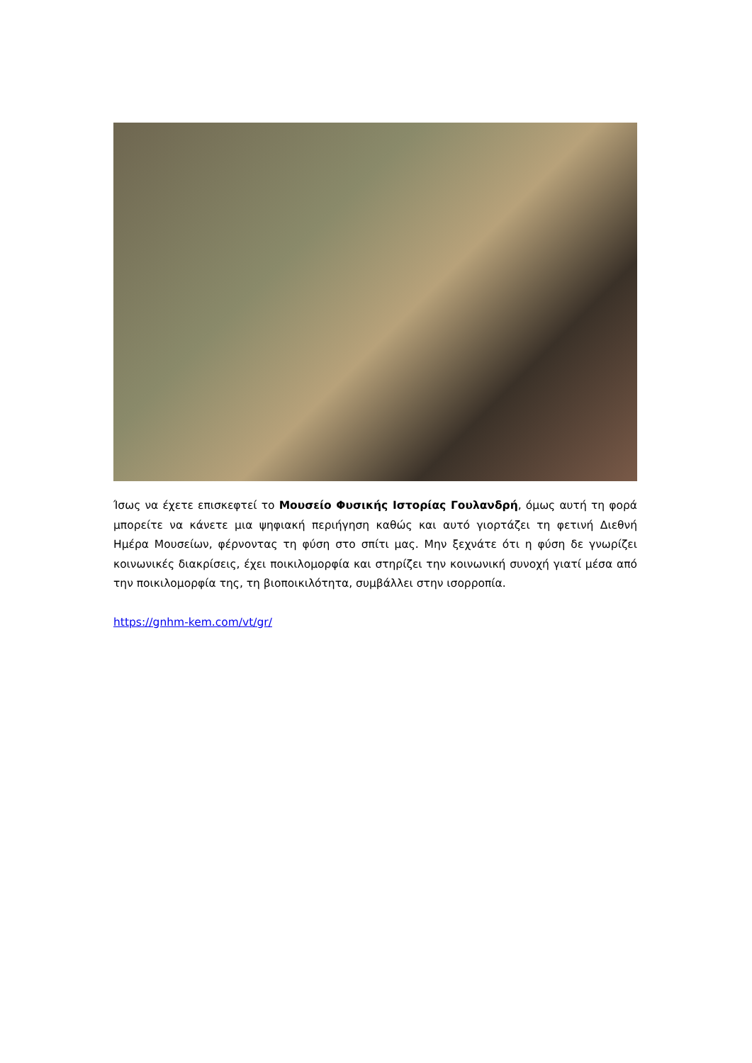Ίσως να έχετε επισκεφτεί το Μουσείο Φυσικής Ιστορίας Γουλανδρή, όμως αυτή τη φορά μπορείτε να κάνετε μια ψηφιακή περιήγηση καθώς και αυτό γιορτάζει τη φετινή Διεθνή Ημέρα Μουσείων, φέρνοντας τη φύση στο σπίτι μας. Μην ξεχνάτε ότι η φύση δε γνωρίζει κοινωνικές διακρίσεις, έχει ποικιλομορφία και στηρίζει την κοινωνική συνοχή γιατί μέσα από την ποικιλομορφία της, τη βιοποικιλότητα, συμβάλλει στην ισορροπία.
https://gnhm-kem.com/vt/gr/